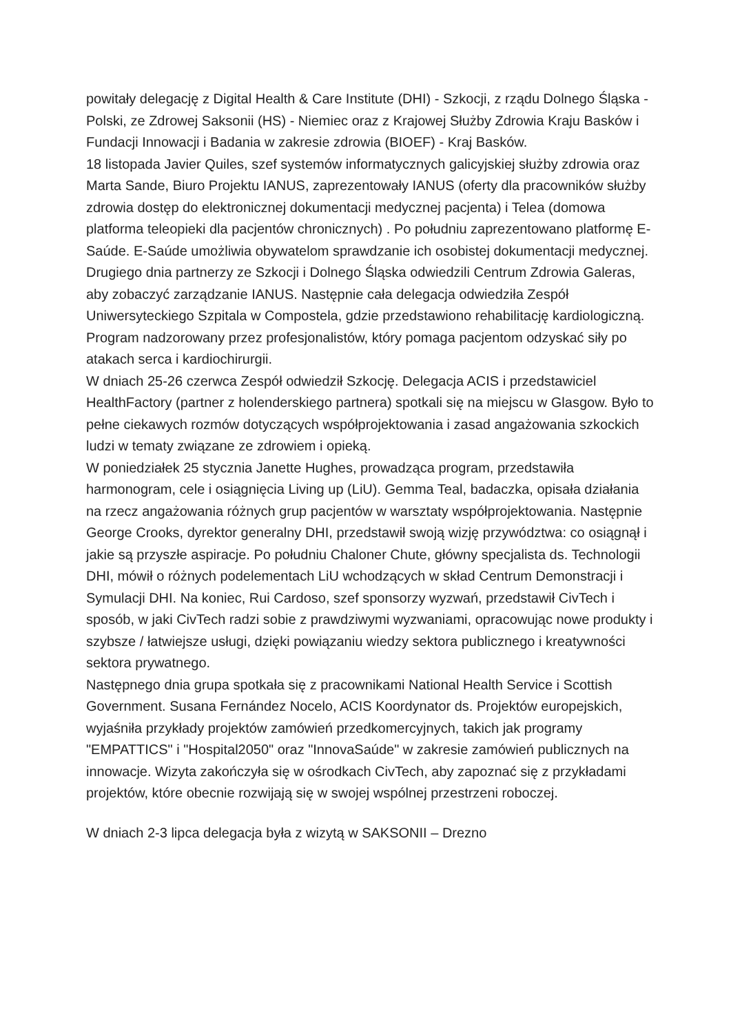powitały delegację z Digital Health & Care Institute (DHI) - Szkocji, z rządu Dolnego Śląska - Polski, ze Zdrowej Saksonii (HS) - Niemiec oraz z Krajowej Służby Zdrowia Kraju Basków i Fundacji Innowacji i Badania w zakresie zdrowia (BIOEF) - Kraj Basków.
18 listopada Javier Quiles, szef systemów informatycznych galicyjskiej służby zdrowia oraz Marta Sande, Biuro Projektu IANUS, zaprezentowały IANUS (oferty dla pracowników służby zdrowia dostęp do elektronicznej dokumentacji medycznej pacjenta) i Telea (domowa platforma teleopieki dla pacjentów chronicznych) . Po południu zaprezentowano platformę E-Saúde. E-Saúde umożliwia obywatelom sprawdzanie ich osobistej dokumentacji medycznej. Drugiego dnia partnerzy ze Szkocji i Dolnego Śląska odwiedzili Centrum Zdrowia Galeras, aby zobaczyć zarządzanie IANUS. Następnie cała delegacja odwiedziła Zespół Uniwersyteckiego Szpitala w Compostela, gdzie przedstawiono rehabilitację kardiologiczną. Program nadzorowany przez profesjonalistów, który pomaga pacjentom odzyskać siły po atakach serca i kardiochirurgii.
W dniach 25-26 czerwca Zespół odwiedził Szkocję. Delegacja ACIS i przedstawiciel HealthFactory (partner z holenderskiego partnera) spotkali się na miejscu w Glasgow. Było to pełne ciekawych rozmów dotyczących współprojektowania i zasad angażowania szkockich ludzi w tematy związane ze zdrowiem i opieką.
W poniedziałek 25 stycznia Janette Hughes, prowadząca program, przedstawiła harmonogram, cele i osiągnięcia Living up (LiU). Gemma Teal, badaczka, opisała działania na rzecz angażowania różnych grup pacjentów w warsztaty współprojektowania. Następnie George Crooks, dyrektor generalny DHI, przedstawił swoją wizję przywództwa: co osiągnął i jakie są przyszłe aspiracje. Po południu Chaloner Chute, główny specjalista ds. Technologii DHI, mówił o różnych podelementach LiU wchodzących w skład Centrum Demonstracji i Symulacji DHI. Na koniec, Rui Cardoso, szef sponsorzy wyzwań, przedstawił CivTech i sposób, w jaki CivTech radzi sobie z prawdziwymi wyzwaniami, opracowując nowe produkty i szybsze / łatwiejsze usługi, dzięki powiązaniu wiedzy sektora publicznego i kreatywności sektora prywatnego.
Następnego dnia grupa spotkała się z pracownikami National Health Service i Scottish Government. Susana Fernández Nocelo, ACIS Koordynator ds. Projektów europejskich, wyjaśniła przykłady projektów zamówień przedkomercyjnych, takich jak programy "EMPATTICS" i "Hospital2050" oraz "InnovaSaúde" w zakresie zamówień publicznych na innowacje. Wizyta zakończyła się w ośrodkach CivTech, aby zapoznać się z przykładami projektów, które obecnie rozwijają się w swojej wspólnej przestrzeni roboczej.
W dniach 2-3 lipca delegacja była z wizytą w SAKSONII – Drezno